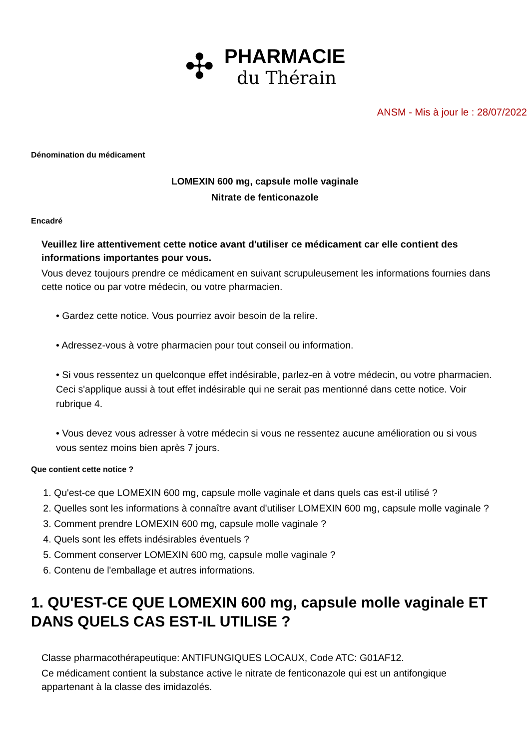✣
PHARMACIE
du Thérain
ANSM - Mis à jour le : 28/07/2022
Dénomination du médicament
LOMEXIN 600 mg, capsule molle vaginale
Nitrate de fenticonazole
Encadré
Veuillez lire attentivement cette notice avant d'utiliser ce médicament car elle contient des informations importantes pour vous.
Vous devez toujours prendre ce médicament en suivant scrupuleusement les informations fournies dans cette notice ou par votre médecin, ou votre pharmacien.
• Gardez cette notice. Vous pourriez avoir besoin de la relire.
• Adressez-vous à votre pharmacien pour tout conseil ou information.
• Si vous ressentez un quelconque effet indésirable, parlez-en à votre médecin, ou votre pharmacien. Ceci s'applique aussi à tout effet indésirable qui ne serait pas mentionné dans cette notice. Voir rubrique 4.
• Vous devez vous adresser à votre médecin si vous ne ressentez aucune amélioration ou si vous vous sentez moins bien après 7 jours.
Que contient cette notice ?
1. Qu'est-ce que LOMEXIN 600 mg, capsule molle vaginale et dans quels cas est-il utilisé ?
2. Quelles sont les informations à connaître avant d'utiliser LOMEXIN 600 mg, capsule molle vaginale ?
3. Comment prendre LOMEXIN 600 mg, capsule molle vaginale ?
4. Quels sont les effets indésirables éventuels ?
5. Comment conserver LOMEXIN 600 mg, capsule molle vaginale ?
6. Contenu de l'emballage et autres informations.
1. QU'EST-CE QUE LOMEXIN 600 mg, capsule molle vaginale ET DANS QUELS CAS EST-IL UTILISE ?
Classe pharmacothérapeutique: ANTIFUNGIQUES LOCAUX, Code ATC: G01AF12.
Ce médicament contient la substance active le nitrate de fenticonazole qui est un antifongique appartenant à la classe des imidazolés.